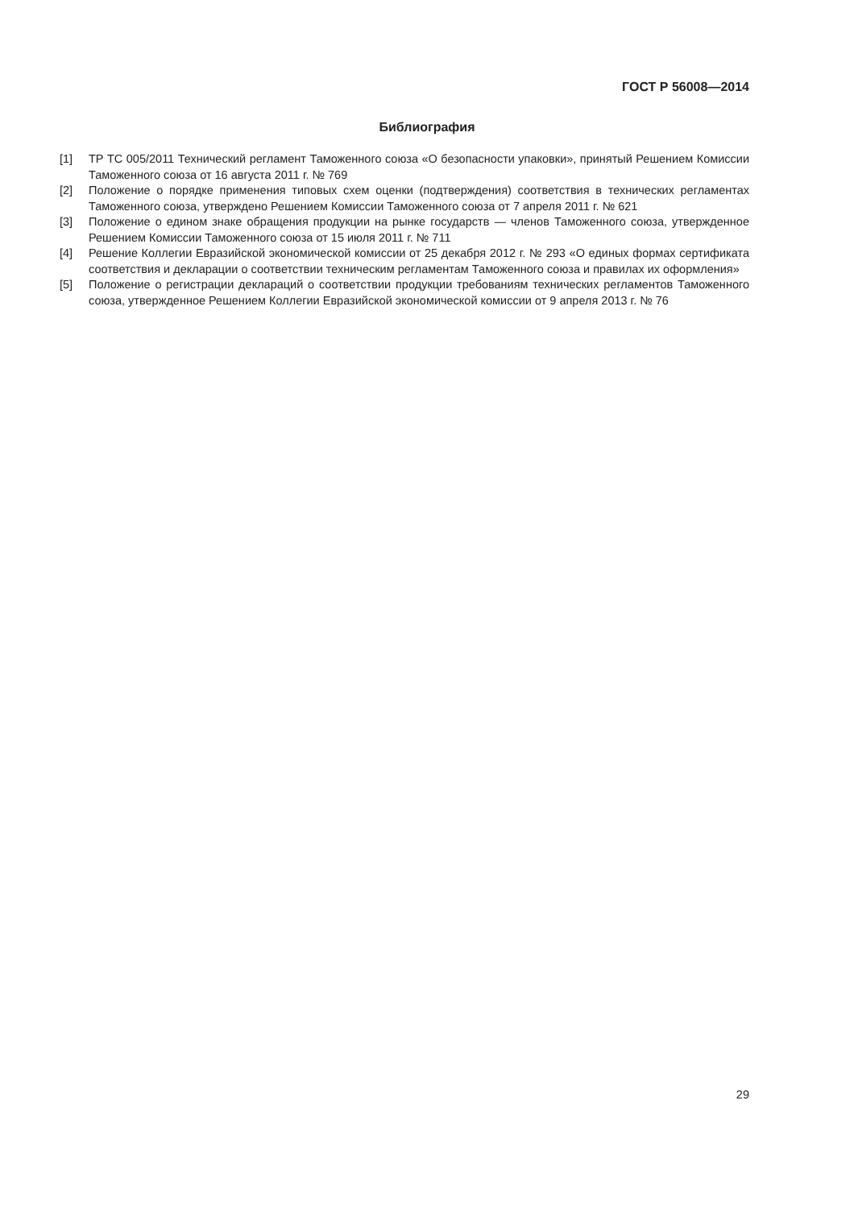ГОСТ Р 56008—2014
Библиография
[1] ТР ТС 005/2011 Технический регламент Таможенного союза «О безопасности упаковки», принятый Решением Комиссии Таможенного союза от 16 августа 2011 г. № 769
[2] Положение о порядке применения типовых схем оценки (подтверждения) соответствия в технических регламентах Таможенного союза, утверждено Решением Комиссии Таможенного союза от 7 апреля 2011 г. № 621
[3] Положение о едином знаке обращения продукции на рынке государств — членов Таможенного союза, утвержденное Решением Комиссии Таможенного союза от 15 июля 2011 г. № 711
[4] Решение Коллегии Евразийской экономической комиссии от 25 декабря 2012 г. № 293 «О единых формах сертификата соответствия и декларации о соответствии техническим регламентам Таможенного союза и правилах их оформления»
[5] Положение о регистрации деклараций о соответствии продукции требованиям технических регламентов Таможенного союза, утвержденное Решением Коллегии Евразийской экономической комиссии от 9 апреля 2013 г. № 76
29